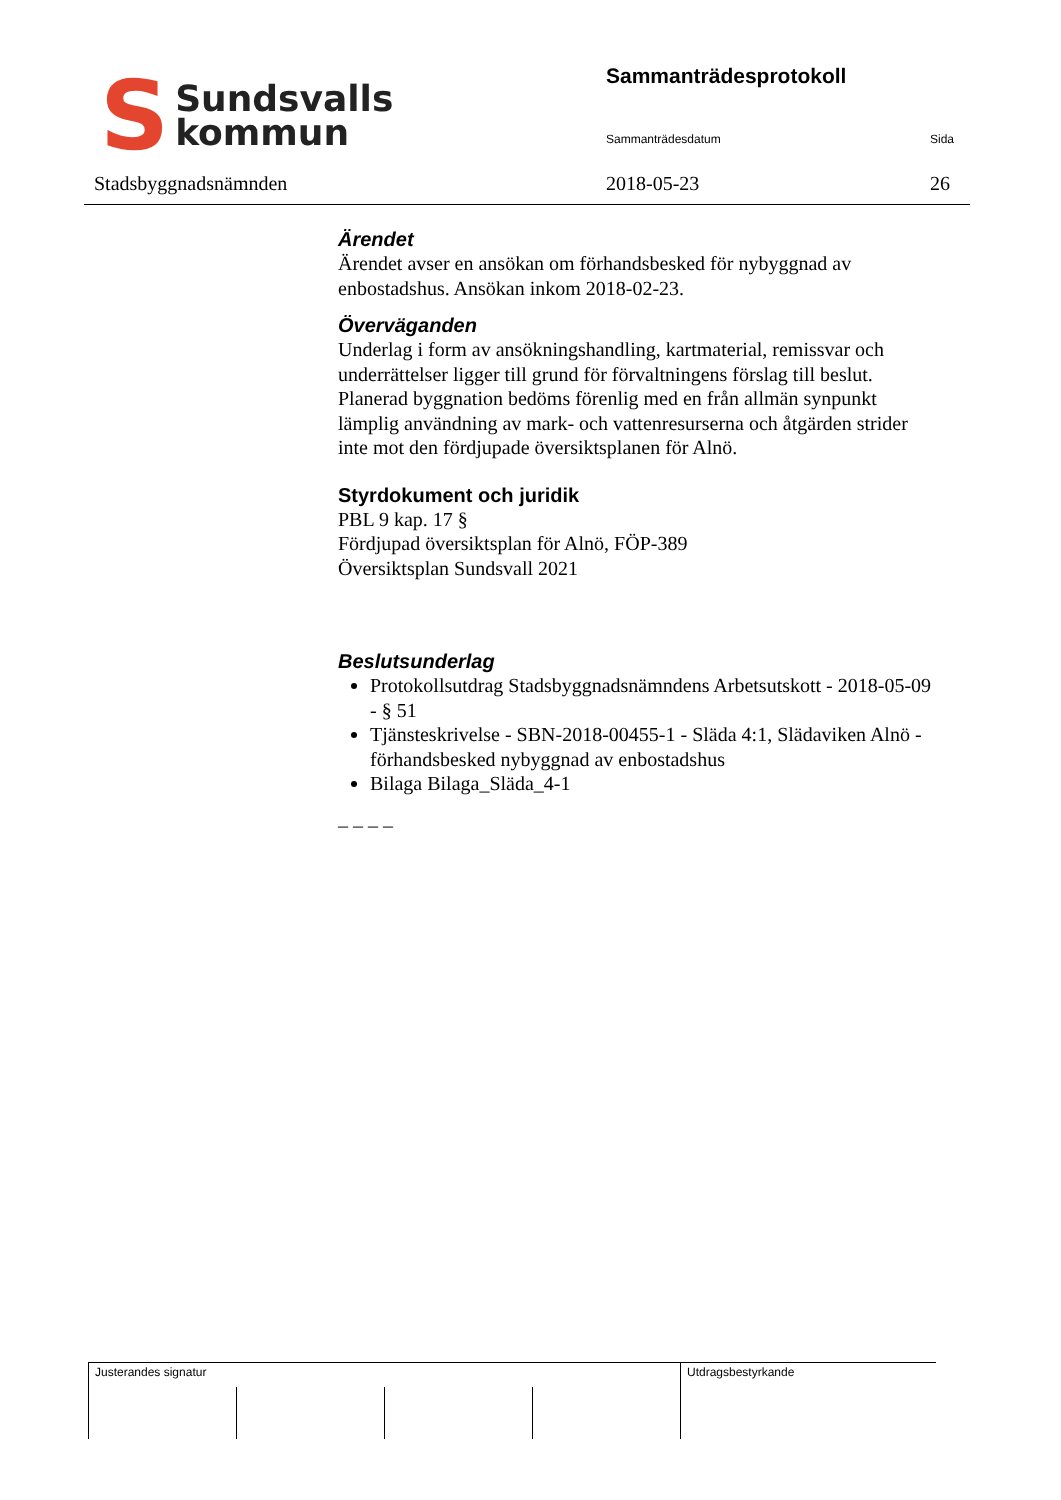S
Sundsvalls
kommun
Stadsbyggnadsnämnden
Sammanträdesprotokoll
Sammanträdesdatum Sida
2018-05-23 26
Ärendet
Ärendet avser en ansökan om förhandsbesked för nybyggnad av enbostadshus. Ansökan inkom 2018-02-23.
Överväganden
Underlag i form av ansökningshandling, kartmaterial, remissvar och underrättelser ligger till grund för förvaltningens förslag till beslut. Planerad byggnation bedöms förenlig med en från allmän synpunkt lämplig användning av mark- och vattenresurserna och åtgärden strider inte mot den fördjupade översiktsplanen för Alnö.
Styrdokument och juridik
PBL 9 kap. 17 §
Fördjupad översiktsplan för Alnö, FÖP-389
Översiktsplan Sundsvall 2021
Beslutsunderlag
Protokollsutdrag Stadsbyggnadsnämndens Arbetsutskott - 2018-05-09 - § 51
Tjänsteskrivelse - SBN-2018-00455-1 - Släda 4:1, Slädaviken Alnö - förhandsbesked nybyggnad av enbostadshus
Bilaga Bilaga_Släda_4-1
_ _ _ _
| Justerandes signatur | | | | Utdragsbestyrkande |